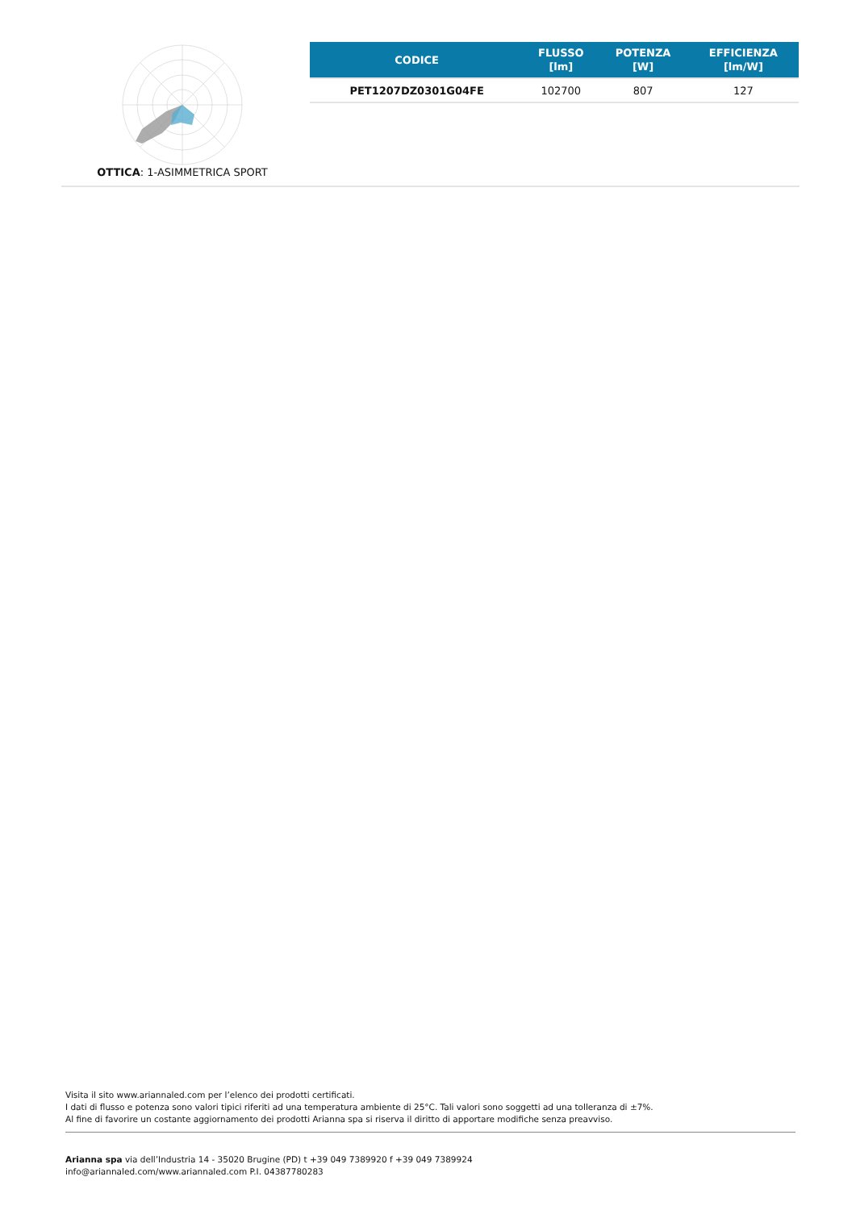OTTICA: 1-ASIMMETRICA SPORT
| CODICE | FLUSSO [lm] | POTENZA [W] | EFFICIENZA [lm/W] |
| --- | --- | --- | --- |
| PET1207DZ0301G04FE | 102700 | 807 | 127 |
Visita il sito www.ariannaled.com per l’elenco dei prodotti certificati.
I dati di flusso e potenza sono valori tipici riferiti ad una temperatura ambiente di 25°C. Tali valori sono soggetti ad una tolleranza di ±7%.
Al fine di favorire un costante aggiornamento dei prodotti Arianna spa si riserva il diritto di apportare modifiche senza preavviso.
Arianna spa via dell’Industria 14 - 35020 Brugine (PD) t +39 049 7389920 f +39 049 7389924
info@ariannaled.com/www.ariannaled.com P.I. 04387780283